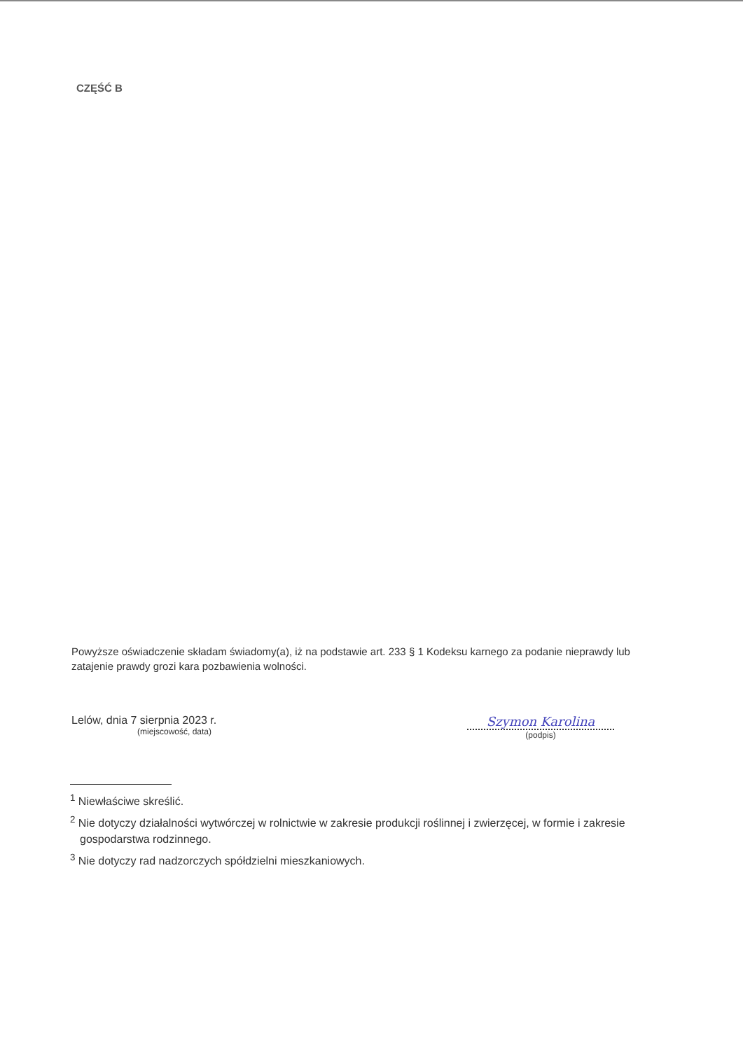CZĘŚĆ B
Powyższe oświadczenie składam świadomy(a), iż na podstawie art. 233 § 1 Kodeksu karnego za podanie nieprawdy lub zatajenie prawdy grozi kara pozbawienia wolności.
Lelów, dnia 7 sierpnia 2023 r.
(miejscowość, data)
Szymon Karolina
(podpis)
<sup>1</sup> Niewłaściwe skreślić.
<sup>2</sup> Nie dotyczy działalności wytwórczej w rolnictwie w zakresie produkcji roślinnej i zwierzęcej, w formie i zakresie gospodarstwa rodzinnego.
<sup>3</sup> Nie dotyczy rad nadzorczych spółdzielni mieszkaniowych.